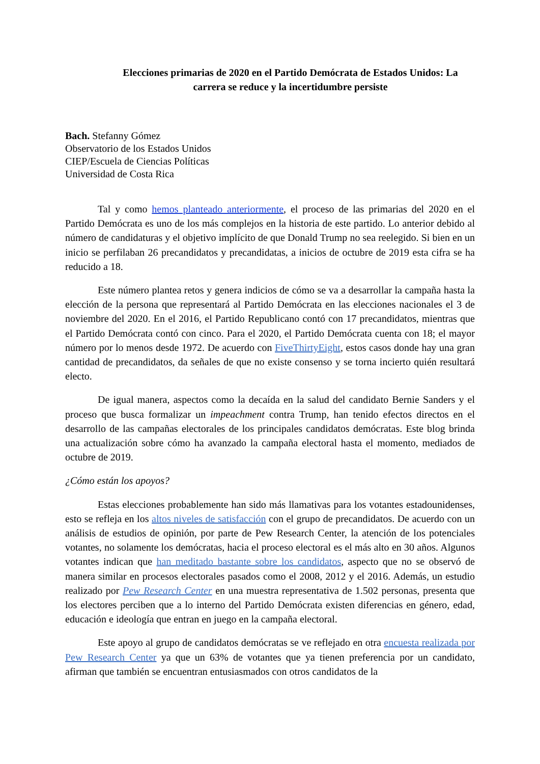Elecciones primarias de 2020 en el Partido Demócrata de Estados Unidos: La carrera se reduce y la incertidumbre persiste
Bach. Stefanny Gómez
Observatorio de los Estados Unidos
CIEP/Escuela de Ciencias Políticas
Universidad de Costa Rica
Tal y como hemos planteado anteriormente, el proceso de las primarias del 2020 en el Partido Demócrata es uno de los más complejos en la historia de este partido. Lo anterior debido al número de candidaturas y el objetivo implícito de que Donald Trump no sea reelegido. Si bien en un inicio se perfilaban 26 precandidatos y precandidatas, a inicios de octubre de 2019 esta cifra se ha reducido a 18.
Este número plantea retos y genera indicios de cómo se va a desarrollar la campaña hasta la elección de la persona que representará al Partido Demócrata en las elecciones nacionales el 3 de noviembre del 2020. En el 2016, el Partido Republicano contó con 17 precandidatos, mientras que el Partido Demócrata contó con cinco. Para el 2020, el Partido Demócrata cuenta con 18; el mayor número por lo menos desde 1972. De acuerdo con FiveThirtyEight, estos casos donde hay una gran cantidad de precandidatos, da señales de que no existe consenso y se torna incierto quién resultará electo.
De igual manera, aspectos como la decaída en la salud del candidato Bernie Sanders y el proceso que busca formalizar un impeachment contra Trump, han tenido efectos directos en el desarrollo de las campañas electorales de los principales candidatos demócratas. Este blog brinda una actualización sobre cómo ha avanzado la campaña electoral hasta el momento, mediados de octubre de 2019.
¿Cómo están los apoyos?
Estas elecciones probablemente han sido más llamativas para los votantes estadounidenses, esto se refleja en los altos niveles de satisfacción con el grupo de precandidatos. De acuerdo con un análisis de estudios de opinión, por parte de Pew Research Center, la atención de los potenciales votantes, no solamente los demócratas, hacia el proceso electoral es el más alto en 30 años. Algunos votantes indican que han meditado bastante sobre los candidatos, aspecto que no se observó de manera similar en procesos electorales pasados como el 2008, 2012 y el 2016. Además, un estudio realizado por Pew Research Center en una muestra representativa de 1.502 personas, presenta que los electores perciben que a lo interno del Partido Demócrata existen diferencias en género, edad, educación e ideología que entran en juego en la campaña electoral.
Este apoyo al grupo de candidatos demócratas se ve reflejado en otra encuesta realizada por Pew Research Center ya que un 63% de votantes que ya tienen preferencia por un candidato, afirman que también se encuentran entusiasmados con otros candidatos de la